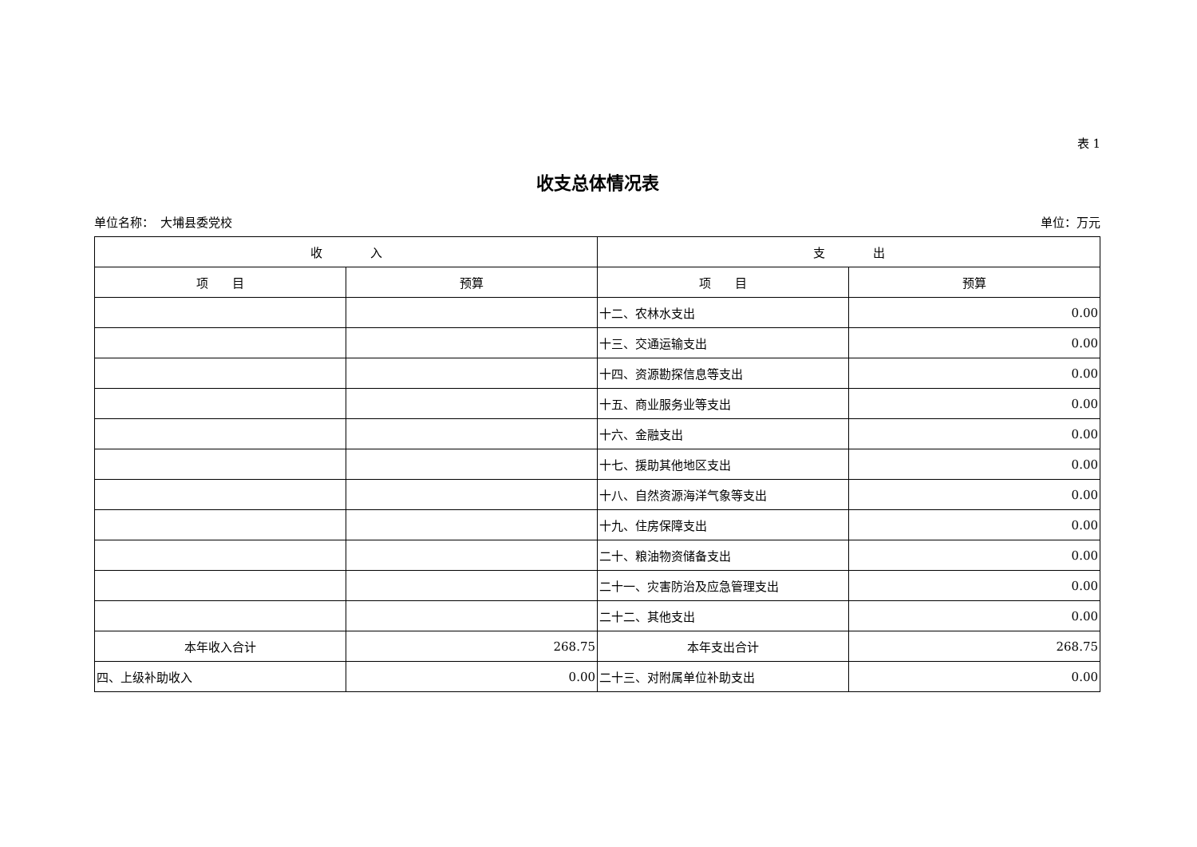表 1
收支总体情况表
单位名称：　大埔县委党校 单位：万元
| 收 入 | | 支 出 | |
| --- | --- | --- | --- |
| 项 目 | 预算 | 项 目 | 预算 |
| | | 十二、农林水支出 | 0.00 |
| | | 十三、交通运输支出 | 0.00 |
| | | 十四、资源勘探信息等支出 | 0.00 |
| | | 十五、商业服务业等支出 | 0.00 |
| | | 十六、金融支出 | 0.00 |
| | | 十七、援助其他地区支出 | 0.00 |
| | | 十八、自然资源海洋气象等支出 | 0.00 |
| | | 十九、住房保障支出 | 0.00 |
| | | 二十、粮油物资储备支出 | 0.00 |
| | | 二十一、灾害防治及应急管理支出 | 0.00 |
| | | 二十二、其他支出 | 0.00 |
| 本年收入合计 | 268.75 | 本年支出合计 | 268.75 |
| 四、上级补助收入 | 0.00 | 二十三、对附属单位补助支出 | 0.00 |